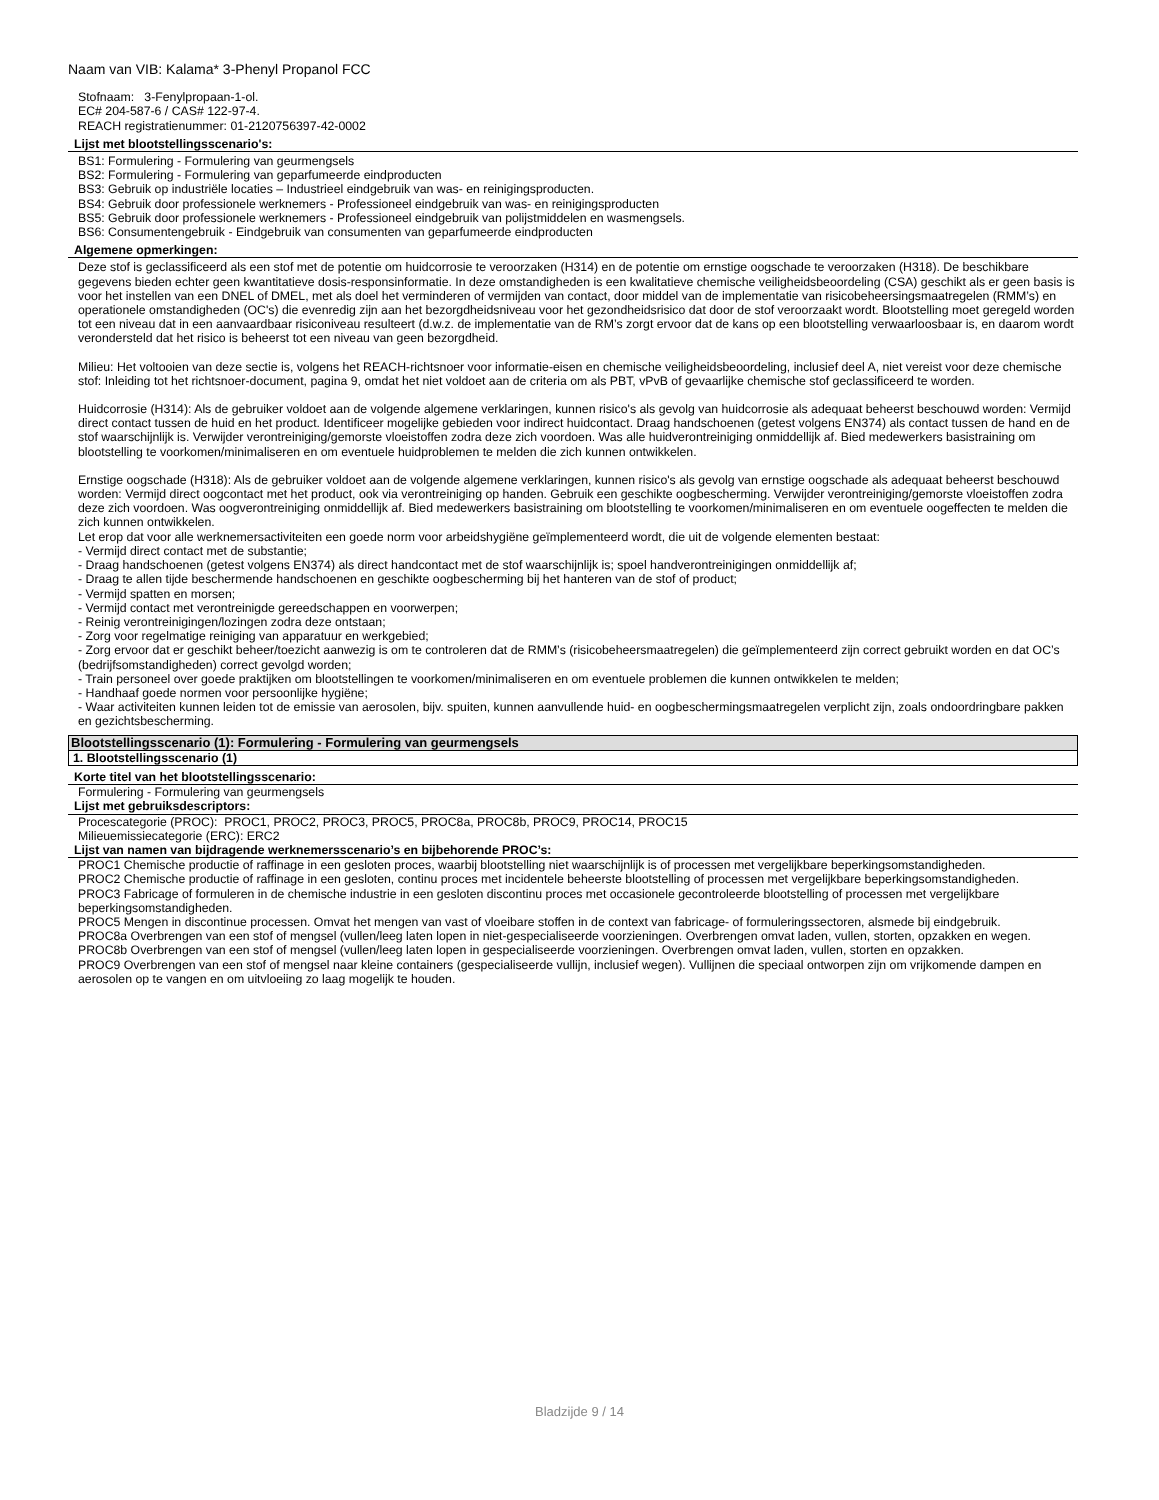Naam van VIB: Kalama* 3-Phenyl Propanol FCC
Stofnaam: 3-Fenylpropaan-1-ol.
EC# 204-587-6 / CAS# 122-97-4.
REACH registratienummer: 01-2120756397-42-0002
Lijst met blootstellingsscenario's:
BS1: Formulering - Formulering van geurmengsels
BS2: Formulering - Formulering van geparfumeerde eindproducten
BS3: Gebruik op industriële locaties – Industrieel eindgebruik van was- en reinigingsproducten.
BS4: Gebruik door professionele werknemers - Professioneel eindgebruik van was- en reinigingsproducten
BS5: Gebruik door professionele werknemers - Professioneel eindgebruik van polijstmiddelen en wasmengsels.
BS6: Consumentengebruik - Eindgebruik van consumenten van geparfumeerde eindproducten
Algemene opmerkingen:
Deze stof is geclassificeerd als een stof met de potentie om huidcorrosie te veroorzaken (H314) en de potentie om ernstige oogschade te veroorzaken (H318). De beschikbare gegevens bieden echter geen kwantitatieve dosis-responsinformatie. In deze omstandigheden is een kwalitatieve chemische veiligheidsbeoordeling (CSA) geschikt als er geen basis is voor het instellen van een DNEL of DMEL, met als doel het verminderen of vermijden van contact, door middel van de implementatie van risicobeheersingsmaatregelen (RMM’s) en operationele omstandigheden (OC's) die evenredig zijn aan het bezorgdheidsniveau voor het gezondheidsrisico dat door de stof veroorzaakt wordt. Blootstelling moet geregeld worden tot een niveau dat in een aanvaardbaar risiconiveau resulteert (d.w.z. de implementatie van de RM’s zorgt ervoor dat de kans op een blootstelling verwaarloosbaar is, en daarom wordt verondersteld dat het risico is beheerst tot een niveau van geen bezorgdheid.
Milieu: Het voltooien van deze sectie is, volgens het REACH-richtsnoer voor informatie-eisen en chemische veiligheidsbeoordeling, inclusief deel A, niet vereist voor deze chemische stof: Inleiding tot het richtsnoer-document, pagina 9, omdat het niet voldoet aan de criteria om als PBT, vPvB of gevaarlijke chemische stof geclassificeerd te worden.
Huidcorrosie (H314): Als de gebruiker voldoet aan de volgende algemene verklaringen, kunnen risico's als gevolg van huidcorrosie als adequaat beheerst beschouwd worden: Vermijd direct contact tussen de huid en het product. Identificeer mogelijke gebieden voor indirect huidcontact. Draag handschoenen (getest volgens EN374) als contact tussen de hand en de stof waarschijnlijk is. Verwijder verontreiniging/gemorste vloeistoffen zodra deze zich voordoen. Was alle huidverontreiniging onmiddellijk af. Bied medewerkers basistraining om blootstelling te voorkomen/minimaliseren en om eventuele huidproblemen te melden die zich kunnen ontwikkelen.
Ernstige oogschade (H318): Als de gebruiker voldoet aan de volgende algemene verklaringen, kunnen risico's als gevolg van ernstige oogschade als adequaat beheerst beschouwd worden: Vermijd direct oogcontact met het product, ook via verontreiniging op handen. Gebruik een geschikte oogbescherming. Verwijder verontreiniging/gemorste vloeistoffen zodra deze zich voordoen. Was oogverontreiniging onmiddellijk af. Bied medewerkers basistraining om blootstelling te voorkomen/minimaliseren en om eventuele oogeffecten te melden die zich kunnen ontwikkelen.
Let erop dat voor alle werknemersactiviteiten een goede norm voor arbeidshygiëne geïmplementeerd wordt, die uit de volgende elementen bestaat:
- Vermijd direct contact met de substantie;
- Draag handschoenen (getest volgens EN374) als direct handcontact met de stof waarschijnlijk is; spoel handverontreinigingen onmiddellijk af;
- Draag te allen tijde beschermende handschoenen en geschikte oogbescherming bij het hanteren van de stof of product;
- Vermijd spatten en morsen;
- Vermijd contact met verontreinigde gereedschappen en voorwerpen;
- Reinig verontreinigingen/lozingen zodra deze ontstaan;
- Zorg voor regelmatige reiniging van apparatuur en werkgebied;
- Zorg ervoor dat er geschikt beheer/toezicht aanwezig is om te controleren dat de RMM’s (risicobeheersmaatregelen) die geïmplementeerd zijn correct gebruikt worden en dat OC’s (bedrijfsomstandigheden) correct gevolgd worden;
- Train personeel over goede praktijken om blootstellingen te voorkomen/minimaliseren en om eventuele problemen die kunnen ontwikkelen te melden;
- Handhaaf goede normen voor persoonlijke hygiëne;
- Waar activiteiten kunnen leiden tot de emissie van aerosolen, bijv. spuiten, kunnen aanvullende huid- en oogbeschermingsmaatregelen verplicht zijn, zoals ondoordringbare pakken en gezichtsbescherming.
Blootstellingsscenario (1): Formulering - Formulering van geurmengsels
1. Blootstellingsscenario (1)
Korte titel van het blootstellingsscenario:
Formulering - Formulering van geurmengsels
Lijst met gebruiksdescriptors:
Procescategorie (PROC): PROC1, PROC2, PROC3, PROC5, PROC8a, PROC8b, PROC9, PROC14, PROC15
Milieuemissiecategorie (ERC): ERC2
Lijst van namen van bijdragende werknemersscenario’s en bijbehorende PROC’s:
PROC1 Chemische productie of raffinage in een gesloten proces, waarbij blootstelling niet waarschijnlijk is of processen met vergelijkbare beperkingsomstandigheden.
PROC2 Chemische productie of raffinage in een gesloten, continu proces met incidentele beheerste blootstelling of processen met vergelijkbare beperkingsomstandigheden.
PROC3 Fabricage of formuleren in de chemische industrie in een gesloten discontinu proces met occasionele gecontroleerde blootstelling of processen met vergelijkbare beperkingsomstandigheden.
PROC5 Mengen in discontinue processen. Omvat het mengen van vast of vloeibare stoffen in de context van fabricage- of formuleringssectoren, alsmede bij eindgebruik.
PROC8a Overbrengen van een stof of mengsel (vullen/leeg laten lopen in niet-gespecialiseerde voorzieningen. Overbrengen omvat laden, vullen, storten, opzakken en wegen.
PROC8b Overbrengen van een stof of mengsel (vullen/leeg laten lopen in gespecialiseerde voorzieningen. Overbrengen omvat laden, vullen, storten en opzakken.
PROC9 Overbrengen van een stof of mengsel naar kleine containers (gespecialiseerde vullijn, inclusief wegen). Vullijnen die speciaal ontworpen zijn om vrijkomende dampen en aerosolen op te vangen en om uitvloeiing zo laag mogelijk te houden.
Bladzijde 9 / 14